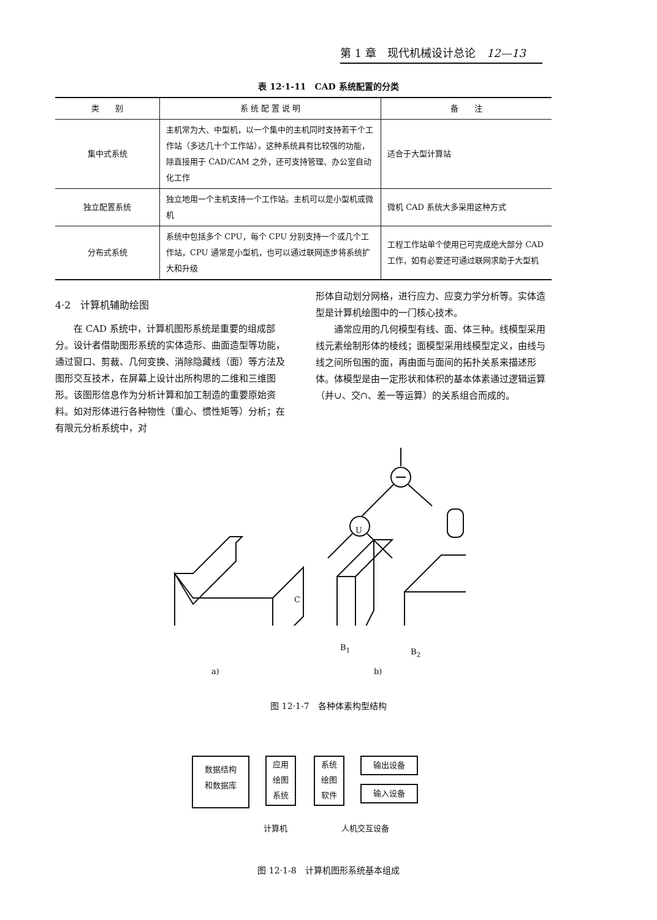第 1 章　现代机械设计总论　12—13
表 12·1-11　CAD 系统配置的分类
| 类 别 | 系 统 配 置 说 明 | 备 注 |
| --- | --- | --- |
| 集中式系统 | 主机常为大、中型机，以一个集中的主机同时支持若干个工作站（多达几十个工作站）。这种系统具有比较强的功能，除直接用于 CAD/CAM 之外，还可支持管理、办公室自动化工作 | 适合于大型计算站 |
| 独立配置系统 | 独立地用一个主机支持一个工作站。主机可以是小型机或微机 | 微机 CAD 系统大多采用这种方式 |
| 分布式系统 | 系统中包括多个 CPU，每个 CPU 分别支持一个或几个工作站，CPU 通常是小型机，也可以通过联网逐步将系统扩大和升级 | 工程工作站单个使用已可完成绝大部分 CAD 工作，如有必要还可通过联网求助于大型机 |
4·2　计算机辅助绘图
在 CAD 系统中，计算机图形系统是重要的组成部分。设计者借助图形系统的实体造形、曲面造型等功能，通过窗口、剪裁、几何变换、消除隐藏线（面）等方法及图形交互技术，在屏幕上设计出所构思的二维和三维图形。该图形信息作为分析计算和加工制造的重要原始资料。如对形体进行各种物性（重心、惯性矩等）分析；在有限元分析系统中，对
形体自动划分网格，进行应力、应变力学分析等。实体造型是计算机绘图中的一门核心技术。
通常应用的几何模型有线、面、体三种。线模型采用线元素绘制形体的棱线；面模型采用线模型定义，由线与线之间所包围的面，再由面与面间的拓扑关系来描述形体。体模型是由一定形状和体积的基本体素通过逻辑运算（并∪、交∩、差一等运算）的关系组合而成的。
C
U
B<sub>1</sub> B<sub>2</sub>
a) b)
图 12·1-7　各种体素构型结构
数据结构
和数据库
应用
绘图
系统
系统
绘图
软件
输出设备
输入设备
计算机 人机交互设备
图 12·1-8　计算机图形系统基本组成